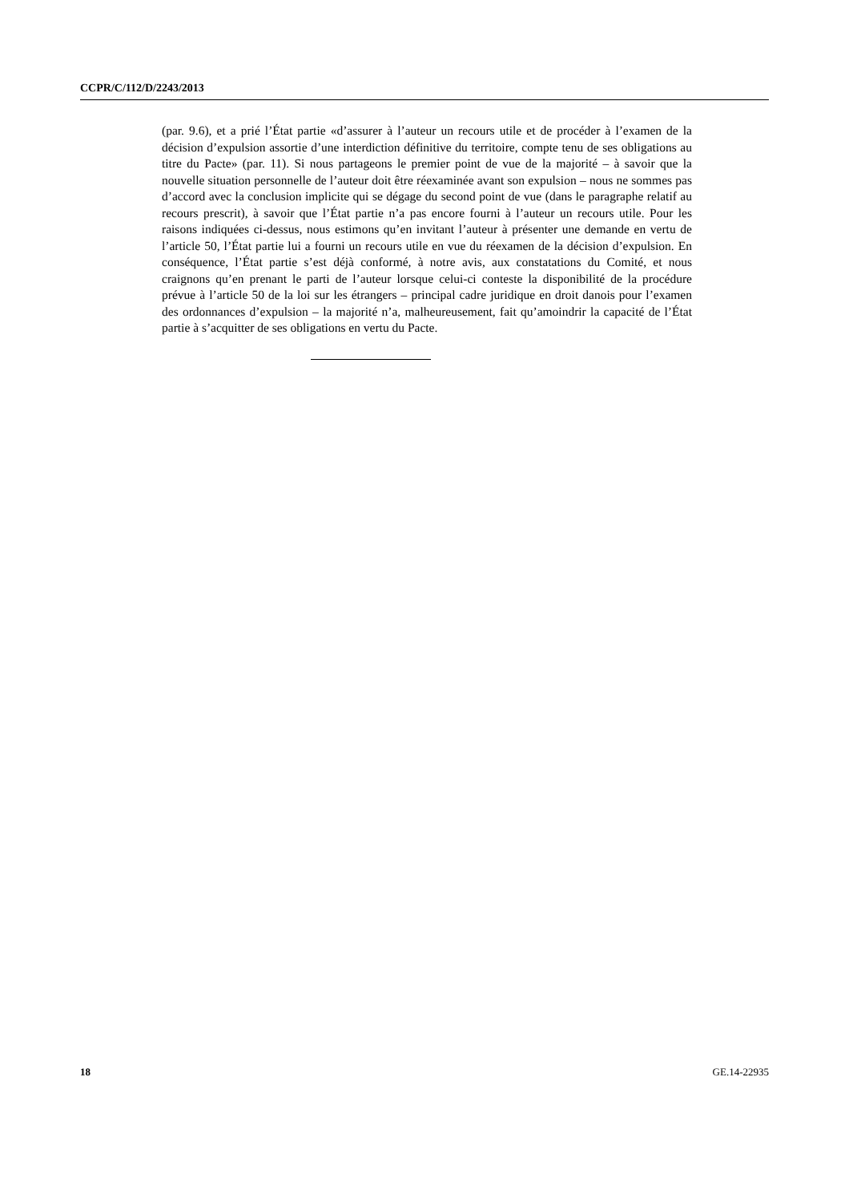CCPR/C/112/D/2243/2013
(par. 9.6), et a prié l’État partie «d’assurer à l’auteur un recours utile et de procéder à l’examen de la décision d’expulsion assortie d’une interdiction définitive du territoire, compte tenu de ses obligations au titre du Pacte» (par. 11). Si nous partageons le premier point de vue de la majorité – à savoir que la nouvelle situation personnelle de l’auteur doit être réexaminée avant son expulsion – nous ne sommes pas d’accord avec la conclusion implicite qui se dégage du second point de vue (dans le paragraphe relatif au recours prescrit), à savoir que l’État partie n’a pas encore fourni à l’auteur un recours utile. Pour les raisons indiquées ci-dessus, nous estimons qu’en invitant l’auteur à présenter une demande en vertu de l’article 50, l’État partie lui a fourni un recours utile en vue du réexamen de la décision d’expulsion. En conséquence, l’État partie s’est déjà conformé, à notre avis, aux constatations du Comité, et nous craignons qu’en prenant le parti de l’auteur lorsque celui-ci conteste la disponibilité de la procédure prévue à l’article 50 de la loi sur les étrangers – principal cadre juridique en droit danois pour l’examen des ordonnances d’expulsion – la majorité n’a, malheureusement, fait qu’amoindrir la capacité de l’État partie à s’acquitter de ses obligations en vertu du Pacte.
18 GE.14-22935